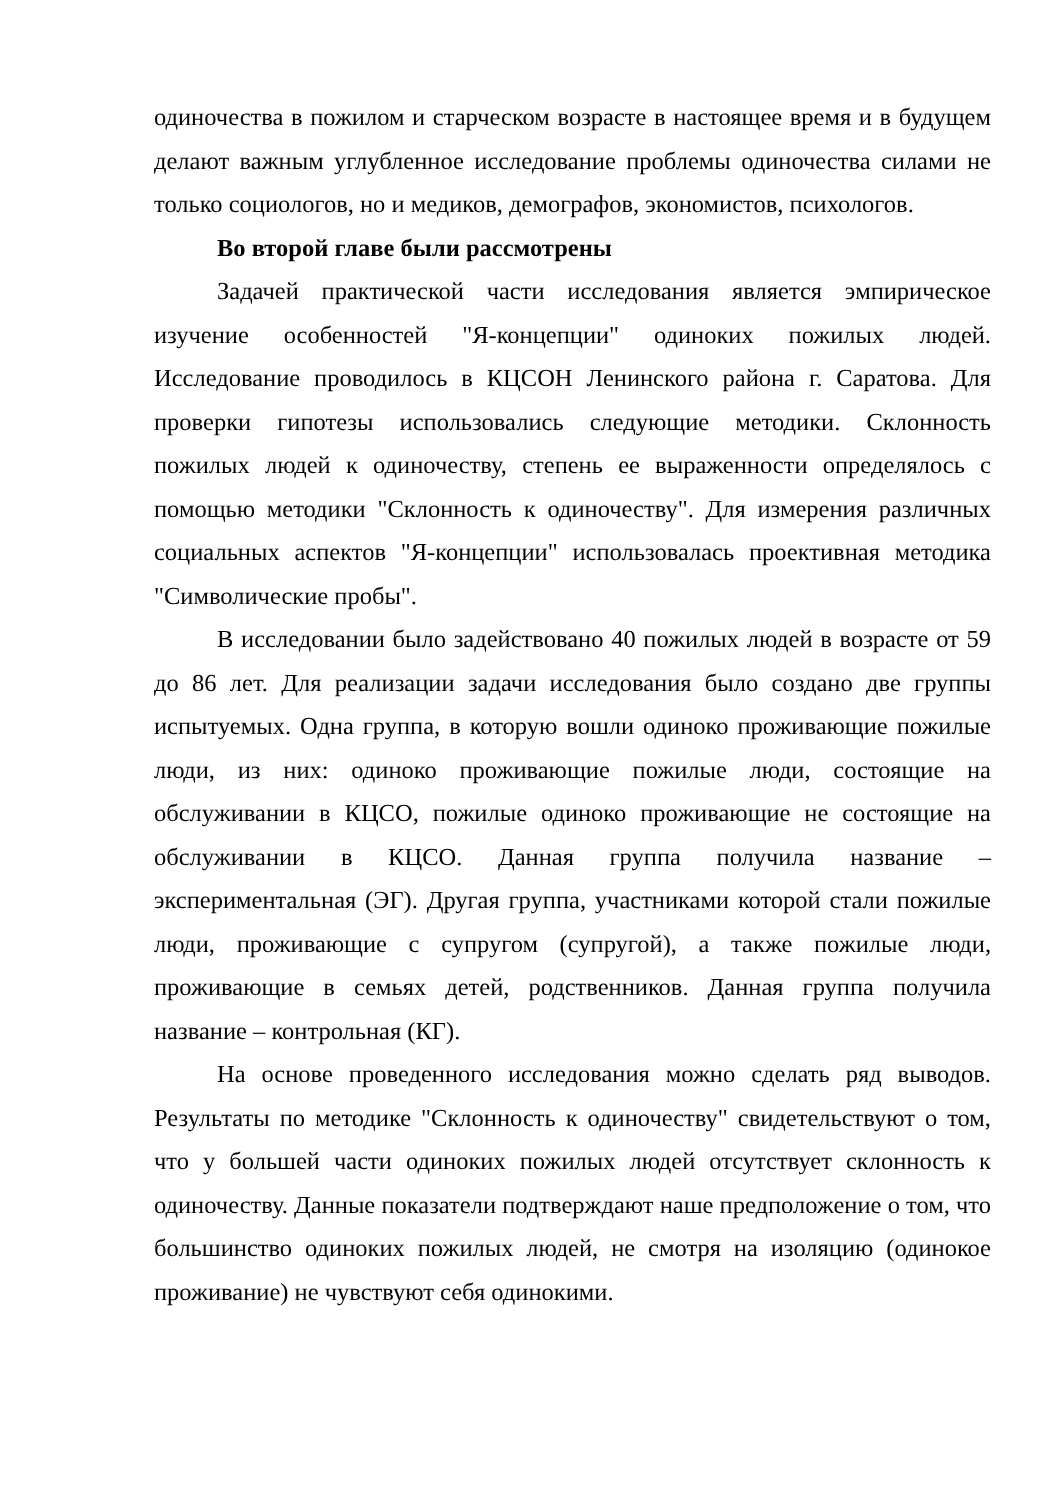одиночества в пожилом и старческом возрасте в настоящее время и в будущем делают важным углубленное исследование проблемы одиночества силами не только социологов, но и медиков, демографов, экономистов, психологов.
Во второй главе были рассмотрены
Задачей практической части исследования является эмпирическое изучение особенностей "Я-концепции" одиноких пожилых людей. Исследование проводилось в КЦСОН Ленинского района г. Саратова. Для проверки гипотезы использовались следующие методики. Склонность пожилых людей к одиночеству, степень ее выраженности определялось с помощью методики "Склонность к одиночеству". Для измерения различных социальных аспектов "Я-концепции" использовалась проективная методика "Символические пробы".
В исследовании было задействовано 40 пожилых людей в возрасте от 59 до 86 лет. Для реализации задачи исследования было создано две группы испытуемых. Одна группа, в которую вошли одиноко проживающие пожилые люди, из них: одиноко проживающие пожилые люди, состоящие на обслуживании в КЦСО, пожилые одиноко проживающие не состоящие на обслуживании в КЦСО. Данная группа получила название – экспериментальная (ЭГ). Другая группа, участниками которой стали пожилые люди, проживающие с супругом (супругой), а также пожилые люди, проживающие в семьях детей, родственников. Данная группа получила название – контрольная (КГ).
На основе проведенного исследования можно сделать ряд выводов. Результаты по методике "Склонность к одиночеству" свидетельствуют о том, что у большей части одиноких пожилых людей отсутствует склонность к одиночеству. Данные показатели подтверждают наше предположение о том, что большинство одиноких пожилых людей, не смотря на изоляцию (одинокое проживание) не чувствуют себя одинокими.